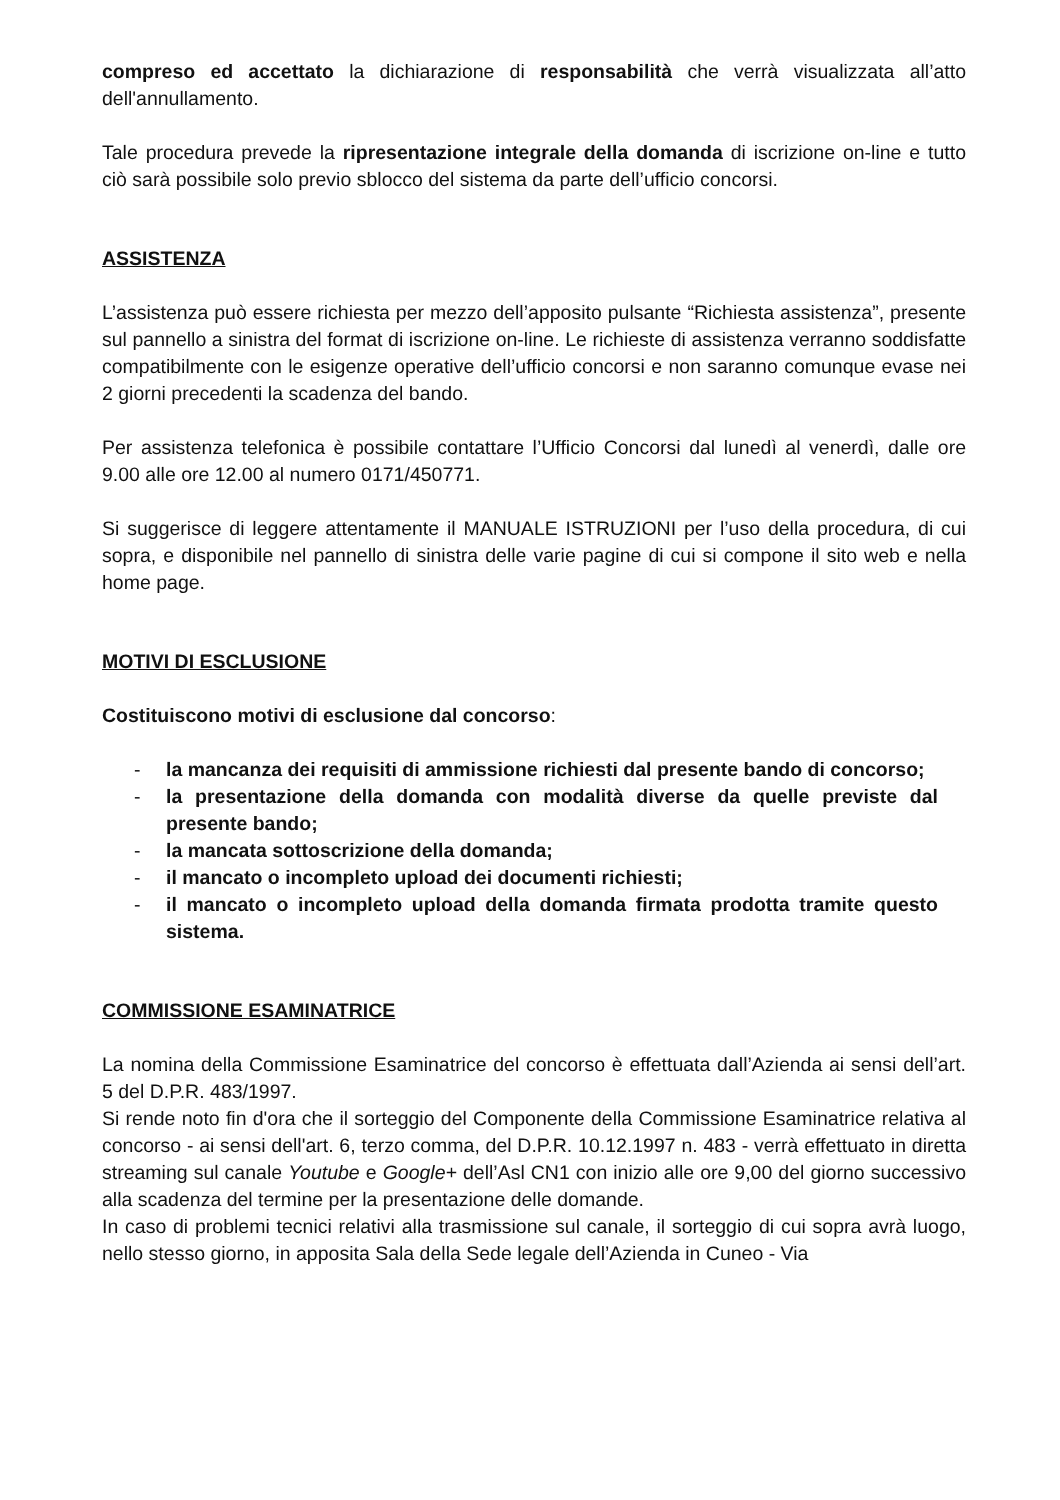compreso ed accettato la dichiarazione di responsabilità che verrà visualizzata all’atto dell'annullamento.
Tale procedura prevede la ripresentazione integrale della domanda di iscrizione on-line e tutto ciò sarà possibile solo previo sblocco del sistema da parte dell’ufficio concorsi.
ASSISTENZA
L’assistenza può essere richiesta per mezzo dell’apposito pulsante “Richiesta assistenza”, presente sul pannello a sinistra del format di iscrizione on-line. Le richieste di assistenza verranno soddisfatte compatibilmente con le esigenze operative dell’ufficio concorsi e non saranno comunque evase nei 2 giorni precedenti la scadenza del bando.
Per assistenza telefonica è possibile contattare l’Ufficio Concorsi dal lunedì al venerdì, dalle ore 9.00 alle ore 12.00 al numero 0171/450771.
Si suggerisce di leggere attentamente il MANUALE ISTRUZIONI per l’uso della procedura, di cui sopra, e disponibile nel pannello di sinistra delle varie pagine di cui si compone il sito web e nella home page.
MOTIVI DI ESCLUSIONE
Costituiscono motivi di esclusione dal concorso:
- la mancanza dei requisiti di ammissione richiesti dal presente bando di concorso;
- la presentazione della domanda con modalità diverse da quelle previste dal presente bando;
- la mancata sottoscrizione della domanda;
- il mancato o incompleto upload dei documenti richiesti;
- il mancato o incompleto upload della domanda firmata prodotta tramite questo sistema.
COMMISSIONE ESAMINATRICE
La nomina della Commissione Esaminatrice del concorso è effettuata dall’Azienda ai sensi dell’art. 5 del D.P.R. 483/1997.
Si rende noto fin d'ora che il sorteggio del Componente della Commissione Esaminatrice relativa al concorso - ai sensi dell'art. 6, terzo comma, del D.P.R. 10.12.1997 n. 483 - verrà effettuato in diretta streaming sul canale Youtube e Google+ dell’Asl CN1 con inizio alle ore 9,00 del giorno successivo alla scadenza del termine per la presentazione delle domande.
In caso di problemi tecnici relativi alla trasmissione sul canale, il sorteggio di cui sopra avrà luogo, nello stesso giorno, in apposita Sala della Sede legale dell’Azienda in Cuneo - Via